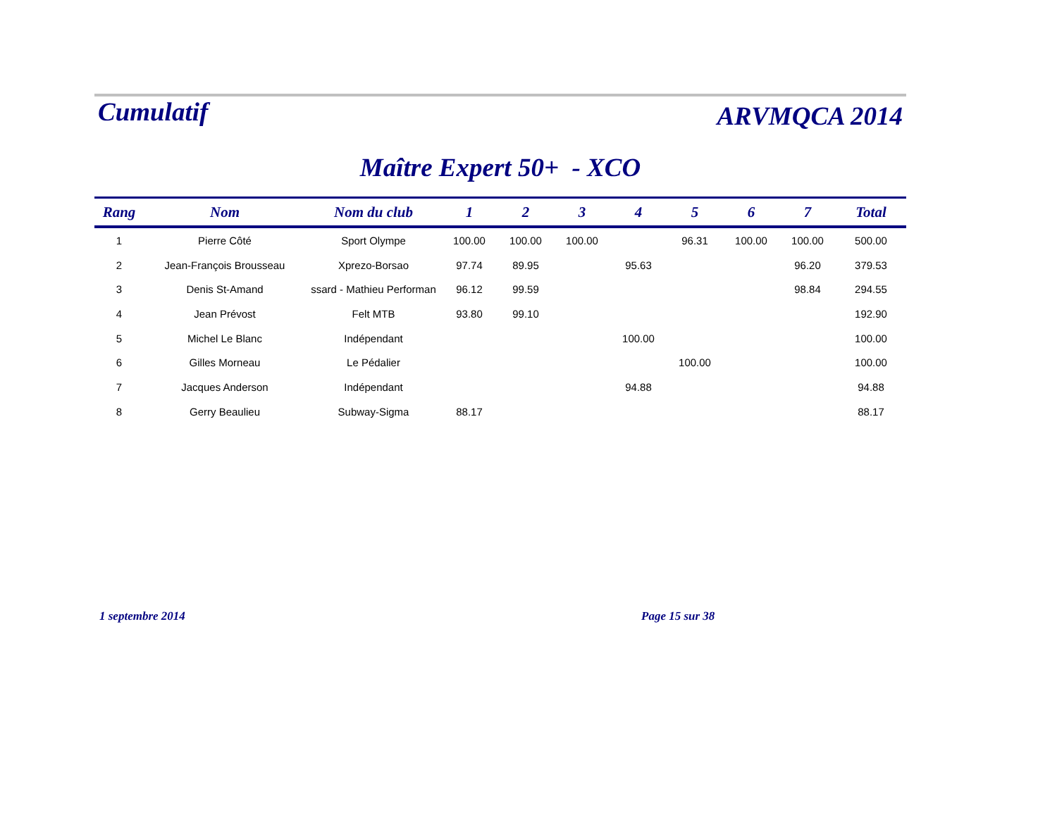Cumulatif ARVMQCA 2014
Maître Expert 50+ - XCO
| Rang | Nom | Nom du club | 1 | 2 | 3 | 4 | 5 | 6 | 7 | Total |
| --- | --- | --- | --- | --- | --- | --- | --- | --- | --- | --- |
| 1 | Pierre Côté | Sport Olympe | 100.00 | 100.00 | 100.00 | | 96.31 | 100.00 | 100.00 | 500.00 |
| 2 | Jean-François Brousseau | Xprezo-Borsao | 97.74 | 89.95 | | 95.63 | | | 96.20 | 379.53 |
| 3 | Denis St-Amand | ssard - Mathieu Performan | 96.12 | 99.59 | | | | | 98.84 | 294.55 |
| 4 | Jean Prévost | Felt MTB | 93.80 | 99.10 | | | | | | 192.90 |
| 5 | Michel Le Blanc | Indépendant | | | | 100.00 | | | | 100.00 |
| 6 | Gilles Morneau | Le Pédalier | | | | | 100.00 | | | 100.00 |
| 7 | Jacques Anderson | Indépendant | | | | 94.88 | | | | 94.88 |
| 8 | Gerry Beaulieu | Subway-Sigma | 88.17 | | | | | | | 88.17 |
1 septembre 2014 Page 15 sur 38